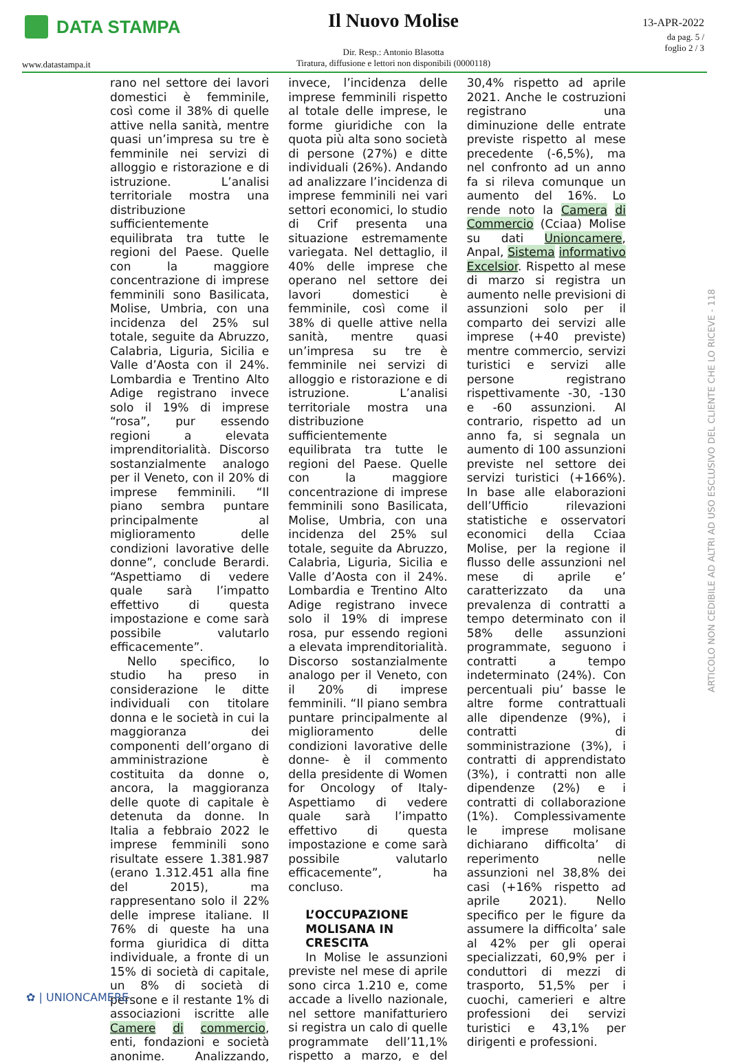DATA STAMPA
Il Nuovo Molise
Dir. Resp.: Antonio Blasotta
Tiratura, diffusione e lettori non disponibili (0000118)
13-APR-2022
da pag. 5 /
foglio 2 / 3
www.datastampa.it
rano nel settore dei lavori domestici è femminile, così come il 38% di quelle attive nella sanità, mentre quasi un’impresa su tre è femminile nei servizi di alloggio e ristorazione e di istruzione. L’analisi territoriale mostra una distribuzione sufficientemente equilibrata tra tutte le regioni del Paese. Quelle con la maggiore concentrazione di imprese femminili sono Basilicata, Molise, Umbria, con una incidenza del 25% sul totale, seguite da Abruzzo, Calabria, Liguria, Sicilia e Valle d’Aosta con il 24%. Lombardia e Trentino Alto Adige registrano invece solo il 19% di imprese “rosa”, pur essendo regioni a elevata imprenditorialità. Discorso sostanzialmente analogo per il Veneto, con il 20% di imprese femminili. “Il piano sembra puntare principalmente al miglioramento delle condizioni lavorative delle donne”, conclude Berardi. “Aspettiamo di vedere quale sarà l’impatto effettivo di questa impostazione e come sarà possibile valutarlo efficacemente”.
Nello specifico, lo studio ha preso in considerazione le ditte individuali con titolare donna e le società in cui la maggioranza dei componenti dell’organo di amministrazione è costituita da donne o, ancora, la maggioranza delle quote di capitale è detenuta da donne. In Italia a febbraio 2022 le imprese femminili sono risultate essere 1.381.987 (erano 1.312.451 alla fine del 2015), ma rappresentano solo il 22% delle imprese italiane. Il 76% di queste ha una forma giuridica di ditta individuale, a fronte di un 15% di società di capitale, un 8% di società di persone e il restante 1% di associazioni iscritte alle Camere di commercio, enti, fondazioni e società anonime. Analizzando, invece, l’incidenza delle imprese femminili rispetto al totale delle imprese, le forme giuridiche con la quota più alta sono società di persone (27%) e ditte individuali (26%). Andando ad analizzare l’incidenza di imprese femminili nei vari settori economici, lo studio di Crif presenta una situazione estremamente variegata. Nel dettaglio, il 40% delle imprese che operano nel settore dei lavori domestici è femminile, così come il 38% di quelle attive nella sanità, mentre quasi un’impresa su tre è femminile nei servizi di alloggio e ristorazione e di istruzione. L’analisi territoriale mostra una distribuzione sufficientemente equilibrata tra tutte le regioni del Paese. Quelle con la maggiore concentrazione di imprese femminili sono Basilicata, Molise, Umbria, con una incidenza del 25% sul totale, seguite da Abruzzo, Calabria, Liguria, Sicilia e Valle d’Aosta con il 24%. Lombardia e Trentino Alto Adige registrano invece solo il 19% di imprese rosa, pur essendo regioni a elevata imprenditorialità. Discorso sostanzialmente analogo per il Veneto, con il 20% di imprese femminili. “Il piano sembra puntare principalmente al miglioramento delle condizioni lavorative delle donne- è il commento della presidente di Women for Oncology of Italy- Aspettiamo di vedere quale sarà l’impatto effettivo di questa impostazione e come sarà possibile valutarlo efficacemente”, ha concluso.
L’OCCUPAZIONE MOLISANA IN CRESCITA
In Molise le assunzioni previste nel mese di aprile sono circa 1.210 e, come accade a livello nazionale, nel settore manifatturiero si registra un calo di quelle programmate dell’11,1% rispetto a marzo, e del 30,4% rispetto ad aprile 2021. Anche le costruzioni registrano una diminuzione delle entrate previste rispetto al mese precedente (-6,5%), ma nel confronto ad un anno fa si rileva comunque un aumento del 16%. Lo rende noto la Camera di Commercio (Cciaa) Molise su dati Unioncamere, Anpal, Sistema informativo Excelsior. Rispetto al mese di marzo si registra un aumento nelle previsioni di assunzioni solo per il comparto dei servizi alle imprese (+40 previste) mentre commercio, servizi turistici e servizi alle persone registrano rispettivamente -30, -130 e -60 assunzioni. Al contrario, rispetto ad un anno fa, si segnala un aumento di 100 assunzioni previste nel settore dei servizi turistici (+166%). In base alle elaborazioni dell’Ufficio rilevazioni statistiche e osservatori economici della Cciaa Molise, per la regione il flusso delle assunzioni nel mese di aprile e’ caratterizzato da una prevalenza di contratti a tempo determinato con il 58% delle assunzioni programmate, seguono i contratti a tempo indeterminato (24%). Con percentuali piu’ basse le altre forme contrattuali alle dipendenze (9%), i contratti di somministrazione (3%), i contratti di apprendistato (3%), i contratti non alle dipendenze (2%) e i contratti di collaborazione (1%). Complessivamente le imprese molisane dichiarano difficolta’ di reperimento nelle assunzioni nel 38,8% dei casi (+16% rispetto ad aprile 2021). Nello specifico per le figure da assumere la difficolta’ sale al 42% per gli operai specializzati, 60,9% per i conduttori di mezzi di trasporto, 51,5% per i cuochi, camerieri e altre professioni dei servizi turistici e 43,1% per dirigenti e professioni.
ARTICOLO NON CEDIBILE AD ALTRI AD USO ESCLUSIVO DEL CLIENTE CHE LO RICEVE - 118
✿ | UNIONCAMERE